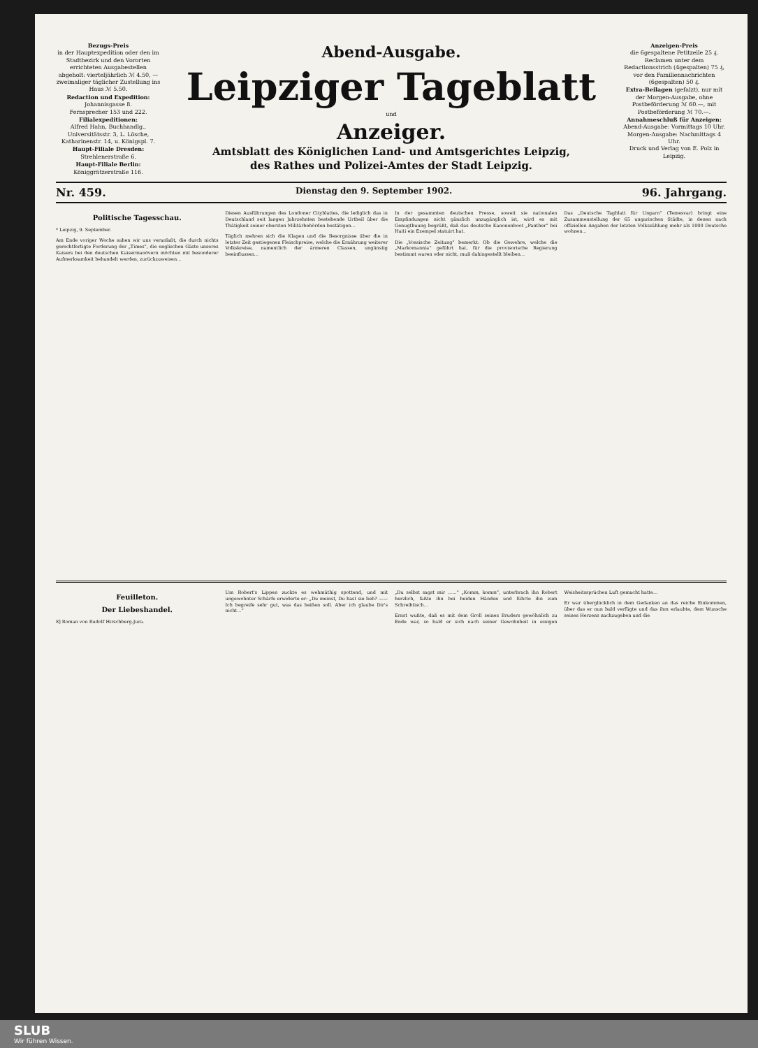Bezugs-Preis
in der Hauptexpedition oder den im Stadtbezirk und den Vororten errichteten Ausgabestellen abgeholt: vierteljährlich ℳ 4.50, — zweimaliger täglicher Zustellung ins Haus ℳ 5.50.
Redaction und Expedition:
Johannisgasse 8.
Fernsprecher 153 und 222.
Filialexpeditionen:
Alfred Hahn, Buchhandlg., Universitätsstr. 3, L. Lösche, Katharinenstr. 14, u. Königspl. 7.
Haupt-Filiale Dresden:
Strehlenerstraße 6.
Haupt-Filiale Berlin:
Königgrätzerstraße 116.
Abend-Ausgabe.
Leipziger Tageblatt
und
Anzeiger.
Amtsblatt des Königlichen Land- und Amtsgerichtes Leipzig,
des Rathes und Polizei-Amtes der Stadt Leipzig.
Anzeigen-Preis
die 6gespaltene Petitzeile 25 ₰.
Reclamen unter dem Redactionsstrich (4gespalten) 75 ₰, vor den Familiennachrichten (6gespalten) 50 ₰.
Extra-Beilagen (gefalzt), nur mit der Morgen-Ausgabe, ohne Postbeförderung ℳ 60.—, mit Postbeförderung ℳ 70.—.
Annahmeschluß für Anzeigen:
Abend-Ausgabe: Vormittags 10 Uhr.
Morgen-Ausgabe: Nachmittags 4 Uhr.
Druck und Verlag von E. Polz in Leipzig.
Nr. 459. Dienstag den 9. September 1902. 96. Jahrgang.
Politische Tagesschau.
* Leipzig, 9. September.
Am Ende voriger Woche sahen wir uns veranlaßt, die durch nichts gerechtfertigte Forderung der „Times“, die englischen Gäste unseres Kaisers bei den deutschen Kaisermanövern möchten mit besonderer Aufmerksamkeit behandelt werden, zurückzuweisen...
Diesen Ausführungen des Londoner Cityblattes, die lediglich das in Deutschland seit langen Jahrzehnten bestehende Urtheil über die Thätigkeit seiner obersten Militärbehörden bestätigen...
Täglich mehren sich die Klagen und die Besorgnisse über die in letzter Zeit gestiegenen Fleischpreise, welche die Ernährung weiterer Volkskreise, namentlich der ärmeren Classen, ungünstig beeinflussen...
In der gesammten deutschen Presse, soweit sie nationalen Empfindungen nicht gänzlich unzugänglich ist, wird es mit Genugthuung begrüßt, daß das deutsche Kanonenboot „Panther“ bei Haiti ein Exempel statuirt hat.
Die „Vossische Zeitung“ bemerkt: Ob die Gewehre, welche die „Markomannia“ geführt hat, für die provisorische Regierung bestimmt waren oder nicht, muß dahingestellt bleiben...
Das „Deutsche Tagblatt für Ungarn“ (Temesvar) bringt eine Zusammenstellung der 65 ungarischen Städte, in denen nach offiziellen Angaben der letzten Volkszählung mehr als 1000 Deutsche wohnen...
Feuilleton.
Der Liebeshandel.
8] Roman von Rudolf Hirschberg-Jura.
Um Robert's Lippen zuckte es wehmüthig spottend, und mit ungewohnter Schärfe erwiderte er: „Du meinst, Du hast sie lieb? —— Ich begreife sehr gut, was das heißen soll. Aber ich glaube Dir's nicht...“
„Du selbst sagst mir ......“ „Komm, komm“, unterbrach ihn Robert herzlich, faßte ihn bei beiden Händen und führte ihn zum Schreibtisch...
Ernst wußte, daß es mit dem Groll seines Bruders gewöhnlich zu Ende war, so bald er sich nach seiner Gewohnheit in einigen Weisheitssprüchen Luft gemacht hatte...
Er war überglücklich in dem Gedanken an das reiche Einkommen, über das er nun bald verfügte und das ihm erlaubte, dem Wunsche seines Herzens nachzugeben und die
SLUB
Wir führen Wissen.